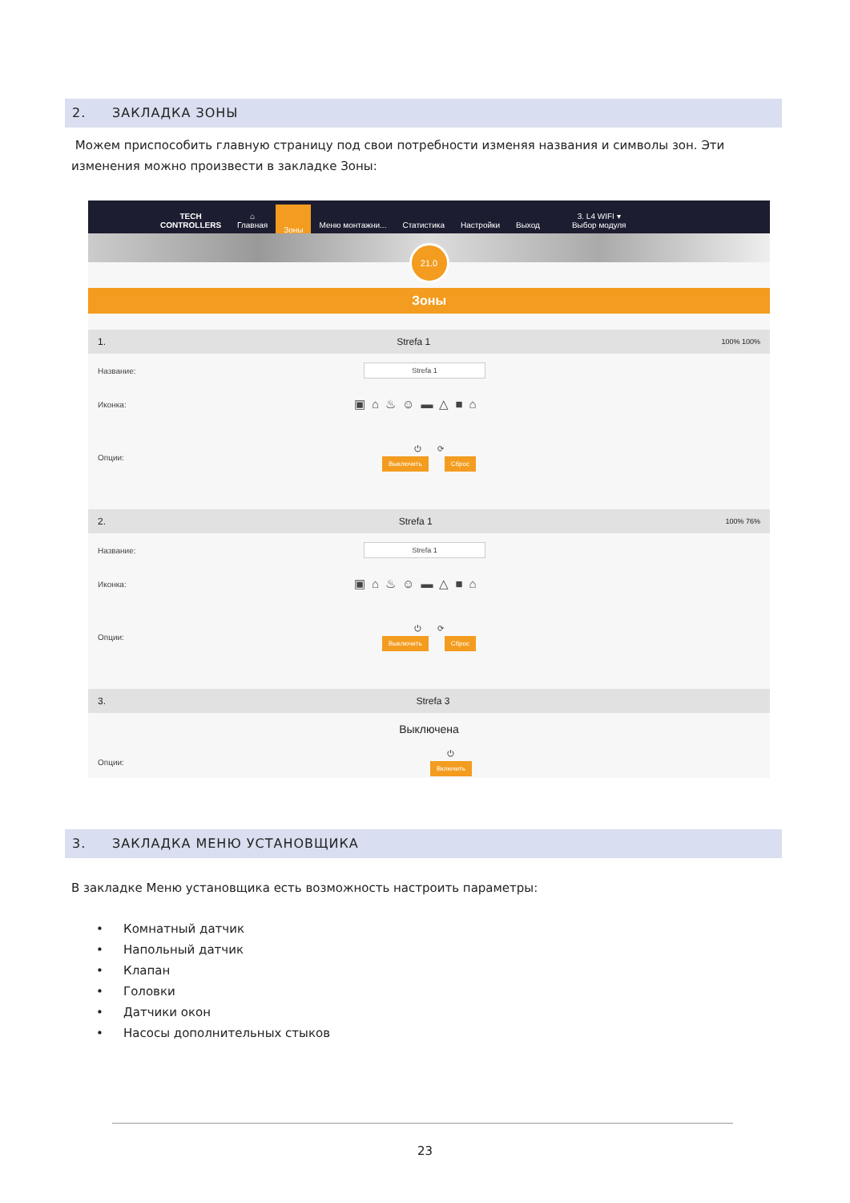2. ЗАКЛАДКА ЗОНЫ
Можем приспособить главную страницу под свои потребности изменяя названия и символы зон. Эти изменения можно произвести в закладке Зоны:
TECH
CONTROLLERS
⌂
Главная
Зоны
Меню монтажни...
Статистика
Настройки
Выход
3. L4 WIFI ▾
Выбор модуля
21.0
Зоны
1. Strefa 1 100% 100%
Название: Strefa 1
Иконка: ▣⌂♨☺▬△■⌂
Опции: ⏻ ⟳
Выключить Сброс
2. Strefa 1 100% 76%
Название: Strefa 1
Иконка: ▣⌂♨☺▬△■⌂
Опции: ⏻ ⟳
Выключить Сброс
3. Strefa 3
Выключена
Опции: ⏻
Включить
3. ЗАКЛАДКА МЕНЮ УСТАНОВЩИКА
В закладке Меню установщика есть возможность настроить параметры:
• Комнатный датчик
• Напольный датчик
• Клапан
• Головки
• Датчики окон
• Насосы дополнительных стыков
23